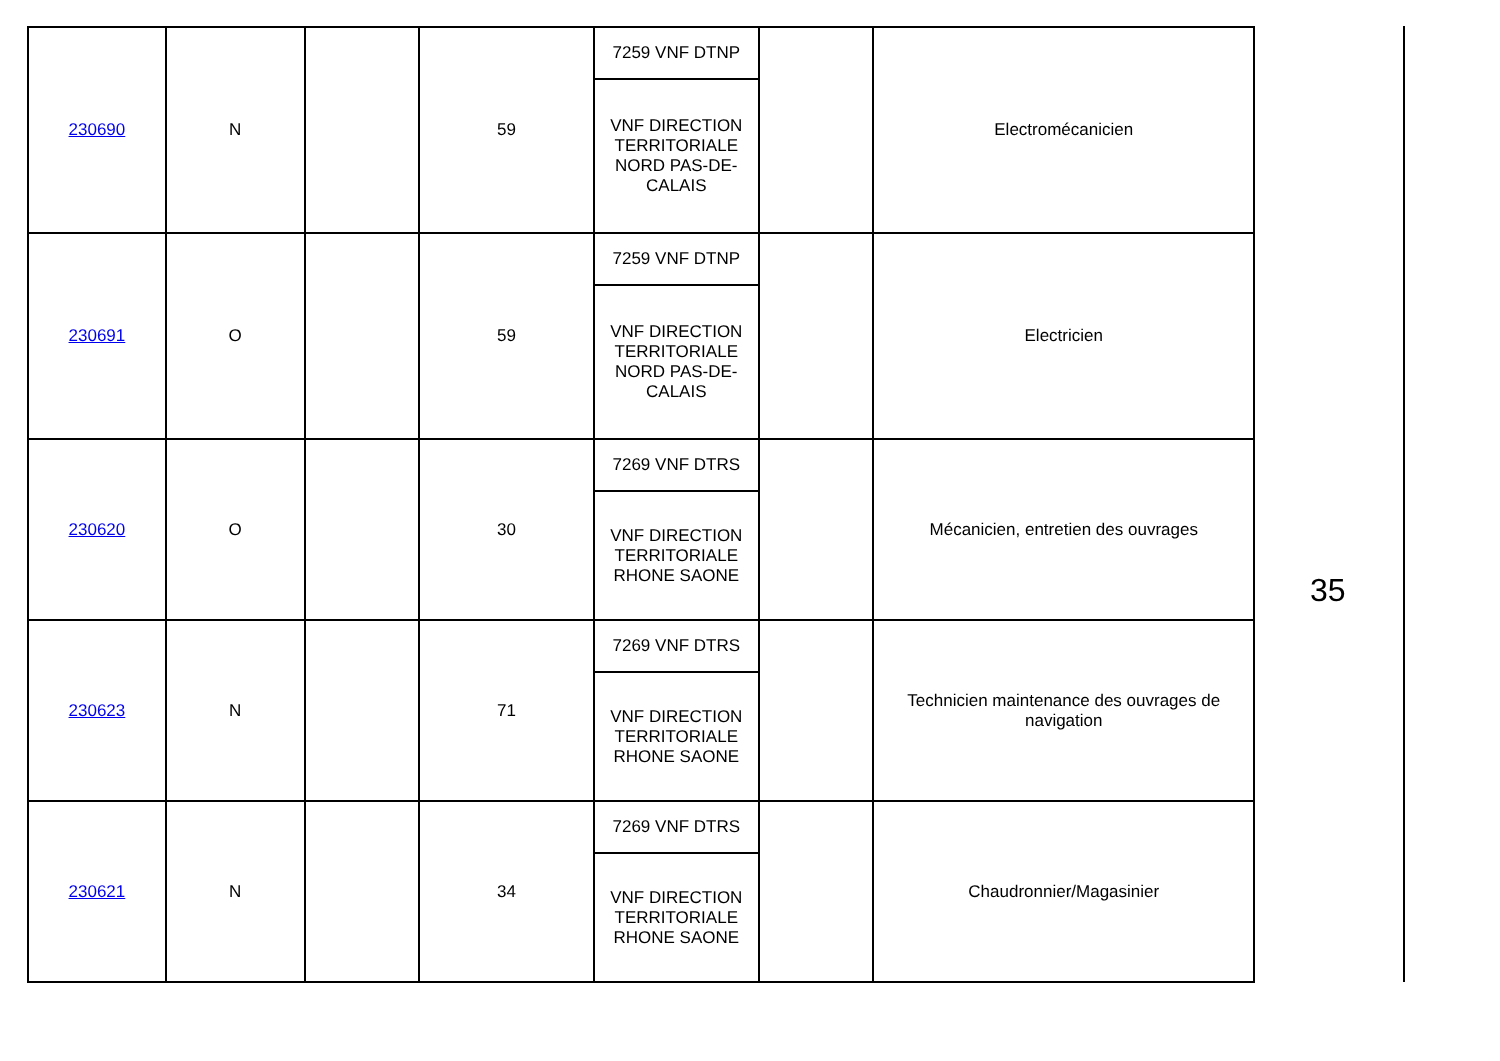| 230690 | N | | 59 | 7259 VNF DTNP | | Electromécanicien |
| | | | | VNF DIRECTION TERRITORIALE NORD PAS-DE-CALAIS | | |
| 230691 | O | | 59 | 7259 VNF DTNP | | Electricien |
| | | | | VNF DIRECTION TERRITORIALE NORD PAS-DE-CALAIS | | |
| 230620 | O | | 30 | 7269 VNF DTRS | | Mécanicien, entretien des ouvrages |
| | | | | VNF DIRECTION TERRITORIALE RHONE SAONE | | |
| 230623 | N | | 71 | 7269 VNF DTRS | | Technicien maintenance des ouvrages de navigation |
| | | | | VNF DIRECTION TERRITORIALE RHONE SAONE | | |
| 230621 | N | | 34 | 7269 VNF DTRS | | Chaudronnier/Magasinier |
| | | | | VNF DIRECTION TERRITORIALE RHONE SAONE | | |
35